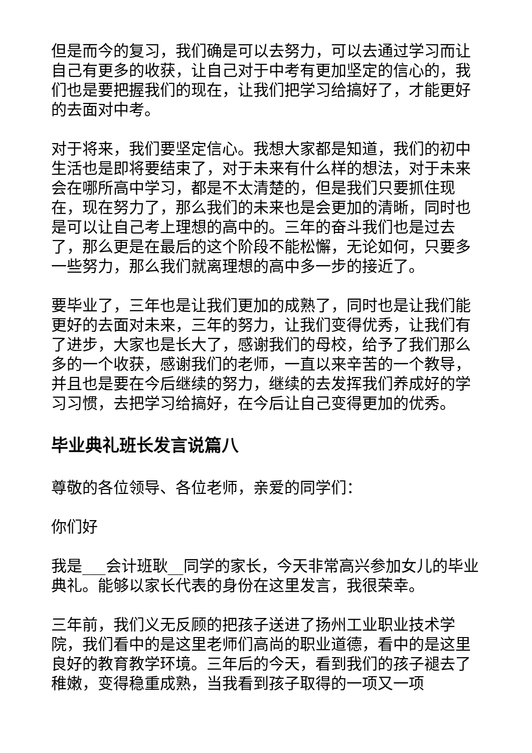但是而今的复习，我们确是可以去努力，可以去通过学习而让自己有更多的收获，让自己对于中考有更加坚定的信心的，我们也是要把握我们的现在，让我们把学习给搞好了，才能更好的去面对中考。
对于将来，我们要坚定信心。我想大家都是知道，我们的初中生活也是即将要结束了，对于未来有什么样的想法，对于未来会在哪所高中学习，都是不太清楚的，但是我们只要抓住现在，现在努力了，那么我们的未来也是会更加的清晰，同时也是可以让自己考上理想的高中的。三年的奋斗我们也是过去了，那么更是在最后的这个阶段不能松懈，无论如何，只要多一些努力，那么我们就离理想的高中多一步的接近了。
要毕业了，三年也是让我们更加的成熟了，同时也是让我们能更好的去面对未来，三年的努力，让我们变得优秀，让我们有了进步，大家也是长大了，感谢我们的母校，给予了我们那么多的一个收获，感谢我们的老师，一直以来辛苦的一个教导，并且也是要在今后继续的努力，继续的去发挥我们养成好的学习习惯，去把学习给搞好，在今后让自己变得更加的优秀。
毕业典礼班长发言说篇八
尊敬的各位领导、各位老师，亲爱的同学们：
你们好
我是___会计班耿__同学的家长，今天非常高兴参加女儿的毕业典礼。能够以家长代表的身份在这里发言，我很荣幸。
三年前，我们义无反顾的把孩子送进了扬州工业职业技术学院，我们看中的是这里老师们高尚的职业道德，看中的是这里良好的教育教学环境。三年后的今天，看到我们的孩子褪去了稚嫩，变得稳重成熟，当我看到孩子取得的一项又一项